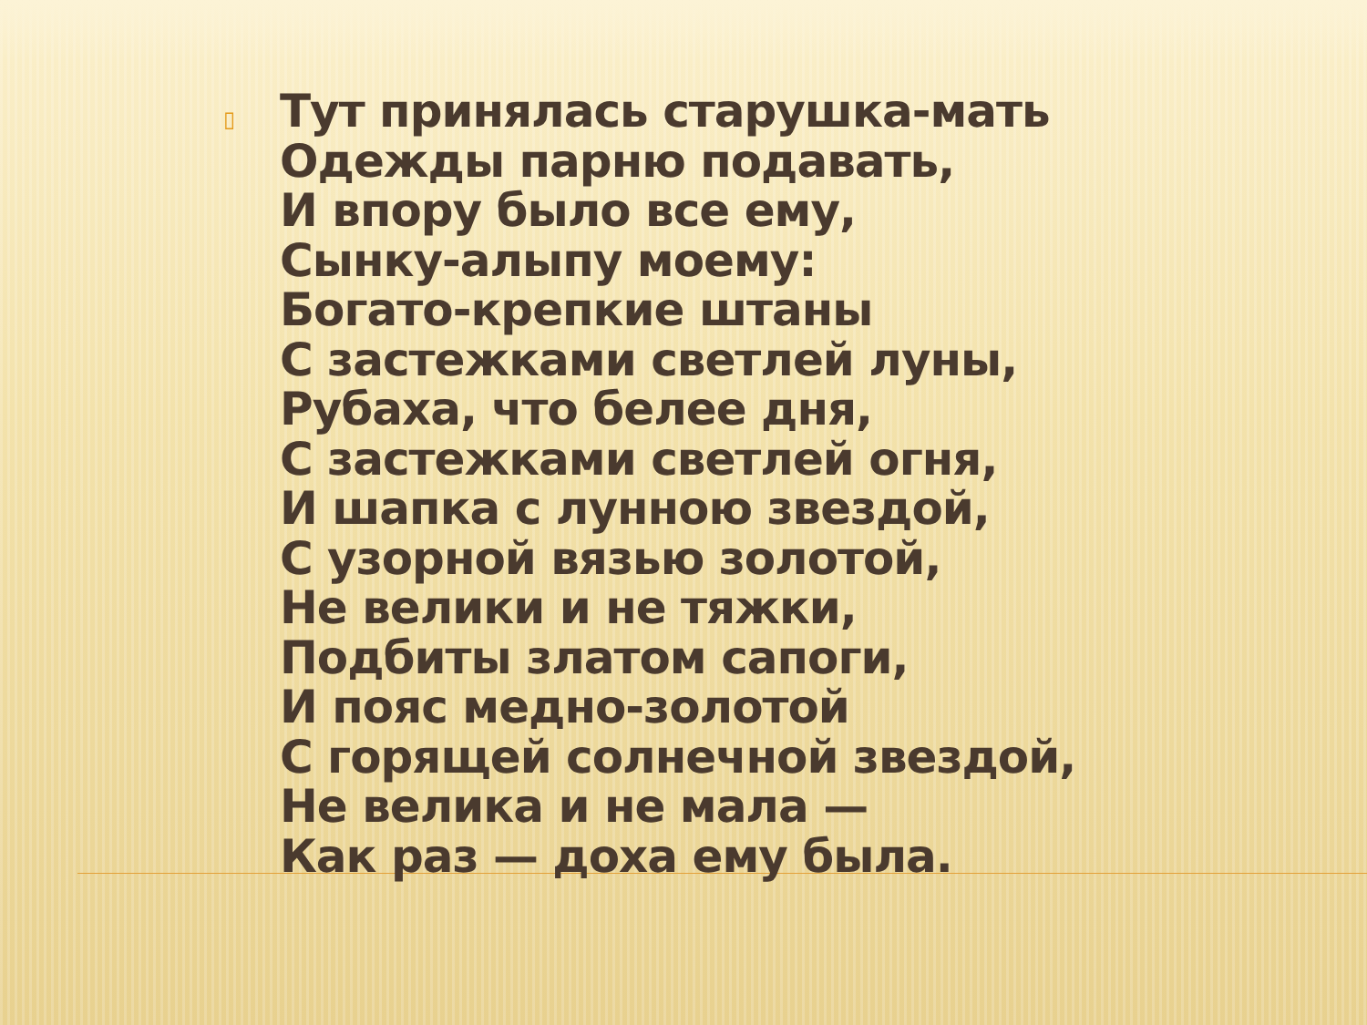▯
Тут принялась старушка-мать
Одежды парню подавать,
И впору было все ему,
Сынку-алыпу моему:
Богато-крепкие штаны
С застежками светлей луны,
Рубаха, что белее дня,
С застежками светлей огня,
И шапка с лунною звездой,
С узорной вязью золотой,
Не велики и не тяжки,
Подбиты златом сапоги,
И пояс медно-золотой
С горящей солнечной звездой,
Не велика и не мала —
Как раз — доха ему была.